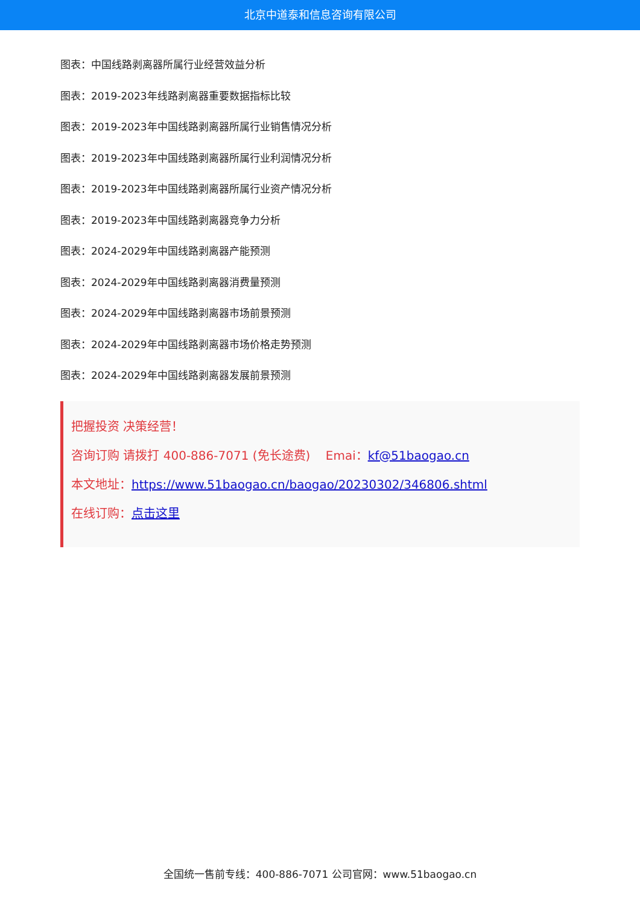北京中道泰和信息咨询有限公司
图表：中国线路剥离器所属行业经营效益分析
图表：2019-2023年线路剥离器重要数据指标比较
图表：2019-2023年中国线路剥离器所属行业销售情况分析
图表：2019-2023年中国线路剥离器所属行业利润情况分析
图表：2019-2023年中国线路剥离器所属行业资产情况分析
图表：2019-2023年中国线路剥离器竞争力分析
图表：2024-2029年中国线路剥离器产能预测
图表：2024-2029年中国线路剥离器消费量预测
图表：2024-2029年中国线路剥离器市场前景预测
图表：2024-2029年中国线路剥离器市场价格走势预测
图表：2024-2029年中国线路剥离器发展前景预测
把握投资 决策经营！
咨询订购 请拨打 400-886-7071 (免长途费) Emai：kf@51baogao.cn
本文地址：https://www.51baogao.cn/baogao/20230302/346806.shtml
在线订购：点击这里
全国统一售前专线：400-886-7071 公司官网：www.51baogao.cn